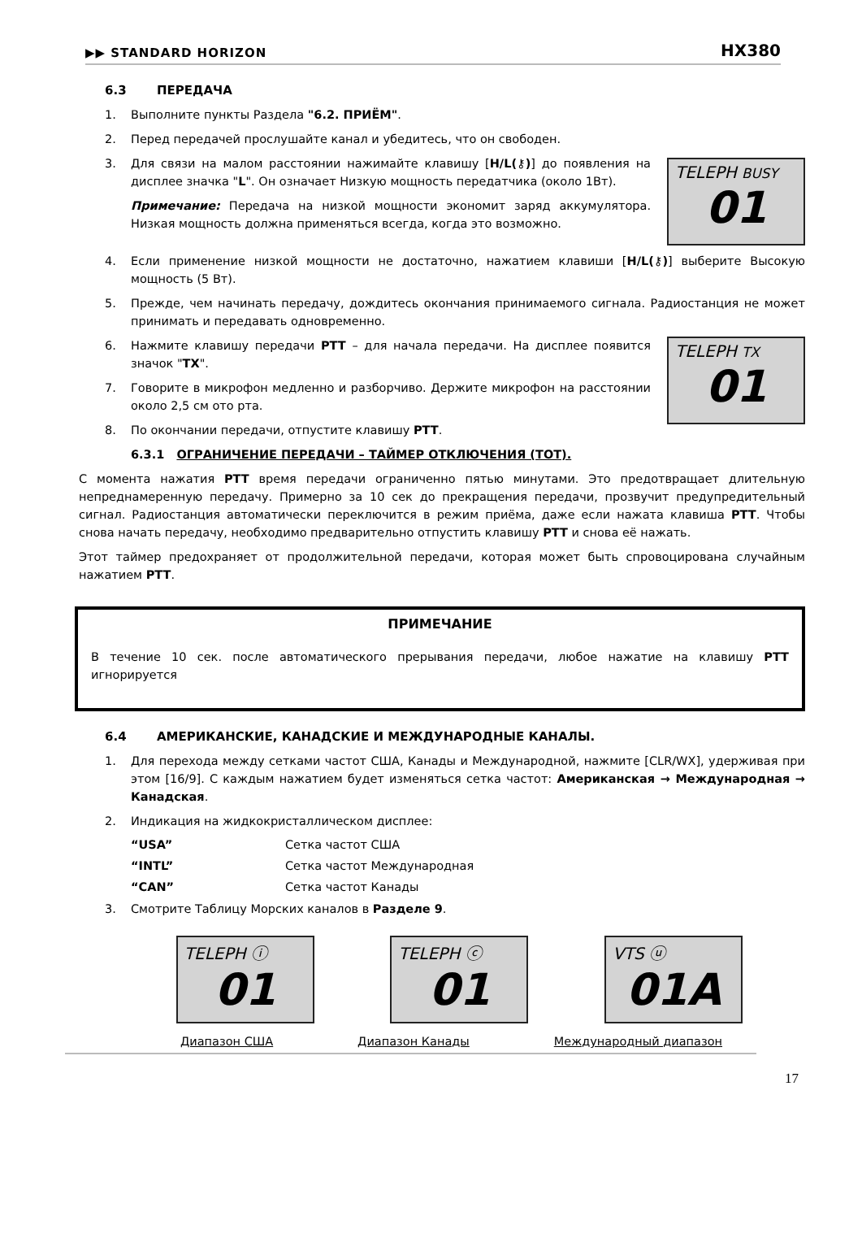▶▶ STANDARD HORIZON HX380
6.3 ПЕРЕДАЧА
1. Выполните пункты Раздела "6.2. ПРИЁМ".
2. Перед передачей прослушайте канал и убедитесь, что он свободен.
3. Для связи на малом расстоянии нажимайте клавишу [H/L(⚷)] до появления на дисплее значка "L". Он означает Низкую мощность передатчика (около 1Вт).
Примечание: Передача на низкой мощности экономит заряд аккумулятора. Низкая мощность должна применяться всегда, когда это возможно.
TELEPH BUSY
01
4. Если применение низкой мощности не достаточно, нажатием клавиши [H/L(⚷)] выберите Высокую мощность (5 Вт).
5. Прежде, чем начинать передачу, дождитесь окончания принимаемого сигнала. Радиостанция не может принимать и передавать одновременно.
6. Нажмите клавишу передачи PTT – для начала передачи. На дисплее появится значок "TX".
7. Говорите в микрофон медленно и разборчиво. Держите микрофон на расстоянии около 2,5 см ото рта.
8. По окончании передачи, отпустите клавишу PTT.
TELEPH TX
01
6.3.1 ОГРАНИЧЕНИЕ ПЕРЕДАЧИ – ТАЙМЕР ОТКЛЮЧЕНИЯ (ТОТ).
С момента нажатия PTT время передачи ограниченно пятью минутами. Это предотвращает длительную непреднамеренную передачу. Примерно за 10 сек до прекращения передачи, прозвучит предупредительный сигнал. Радиостанция автоматически переключится в режим приёма, даже если нажата клавиша PTT. Чтобы снова начать передачу, необходимо предварительно отпустить клавишу PTT и снова её нажать.
Этот таймер предохраняет от продолжительной передачи, которая может быть спровоцирована случайным нажатием PTT.
ПРИМЕЧАНИЕ
В течение 10 сек. после автоматического прерывания передачи, любое нажатие на клавишу PTT игнорируется
6.4 АМЕРИКАНСКИЕ, КАНАДСКИЕ И МЕЖДУНАРОДНЫЕ КАНАЛЫ.
1. Для перехода между сетками частот США, Канады и Международной, нажмите [CLR/WX], удерживая при этом [16/9]. С каждым нажатием будет изменяться сетка частот: Американская → Международная → Канадская.
2. Индикация на жидкокристаллическом дисплее:
“USA” Сетка частот США “INTL” Сетка частот Международная “CAN” Сетка частот Канады
3. Смотрите Таблицу Морских каналов в Разделе 9.
TELEPH ⓘ
01
TELEPH ⓒ
01
VTS ⓤ
01A
Диапазон США Диапазон Канады Международный диапазон
17